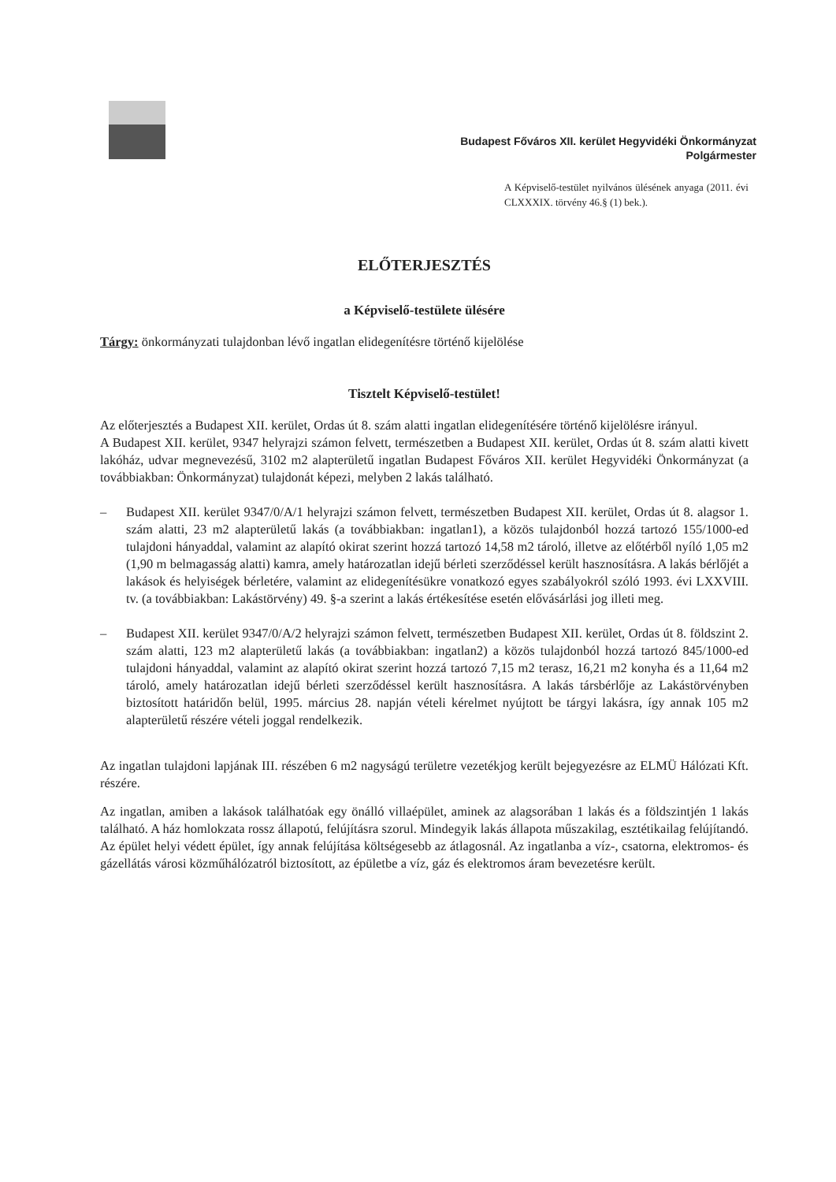Budapest Főváros XII. kerület Hegyvidéki Önkormányzat
Polgármester
A Képviselő-testület nyilvános ülésének anyaga (2011. évi CLXXXIX. törvény 46.§ (1) bek.).
ELŐTERJESZTÉS
a Képviselő-testülete ülésére
Tárgy: önkormányzati tulajdonban lévő ingatlan elidegenítésre történő kijelölése
Tisztelt Képviselő-testület!
Az előterjesztés a Budapest XII. kerület, Ordas út 8. szám alatti ingatlan elidegenítésére történő kijelölésre irányul.
A Budapest XII. kerület, 9347 helyrajzi számon felvett, természetben a Budapest XII. kerület, Ordas út 8. szám alatti kivett lakóház, udvar megnevezésű, 3102 m2 alapterületű ingatlan Budapest Főváros XII. kerület Hegyvidéki Önkormányzat (a továbbiakban: Önkormányzat) tulajdonát képezi, melyben 2 lakás található.
– Budapest XII. kerület 9347/0/A/1 helyrajzi számon felvett, természetben Budapest XII. kerület, Ordas út 8. alagsor 1. szám alatti, 23 m2 alapterületű lakás (a továbbiakban: ingatlan1), a közös tulajdonból hozzá tartozó 155/1000-ed tulajdoni hányaddal, valamint az alapító okirat szerint hozzá tartozó 14,58 m2 tároló, illetve az előtérből nyíló 1,05 m2 (1,90 m belmagasság alatti) kamra, amely határozatlan idejű bérleti szerződéssel került hasznosításra. A lakás bérlőjét a lakások és helyiségek bérletére, valamint az elidegenítésükre vonatkozó egyes szabályokról szóló 1993. évi LXXVIII. tv. (a továbbiakban: Lakástörvény) 49. §-a szerint a lakás értékesítése esetén elővásárlási jog illeti meg.
– Budapest XII. kerület 9347/0/A/2 helyrajzi számon felvett, természetben Budapest XII. kerület, Ordas út 8. földszint 2. szám alatti, 123 m2 alapterületű lakás (a továbbiakban: ingatlan2) a közös tulajdonból hozzá tartozó 845/1000-ed tulajdoni hányaddal, valamint az alapító okirat szerint hozzá tartozó 7,15 m2 terasz, 16,21 m2 konyha és a 11,64 m2 tároló, amely határozatlan idejű bérleti szerződéssel került hasznosításra. A lakás társbérlője az Lakástörvényben biztosított határidőn belül, 1995. március 28. napján vételi kérelmet nyújtott be tárgyi lakásra, így annak 105 m2 alapterületű részére vételi joggal rendelkezik.
Az ingatlan tulajdoni lapjának III. részében 6 m2 nagyságú területre vezetékjog került bejegyezésre az ELMÜ Hálózati Kft. részére.
Az ingatlan, amiben a lakások találhatóak egy önálló villaépület, aminek az alagsorában 1 lakás és a földszintjén 1 lakás található. A ház homlokzata rossz állapotú, felújításra szorul. Mindegyik lakás állapota műszakilag, esztétikailag felújítandó. Az épület helyi védett épület, így annak felújítása költségesebb az átlagosnál. Az ingatlanba a víz-, csatorna, elektromos- és gázellátás városi közműhálózatról biztosított, az épületbe a víz, gáz és elektromos áram bevezetésre került.